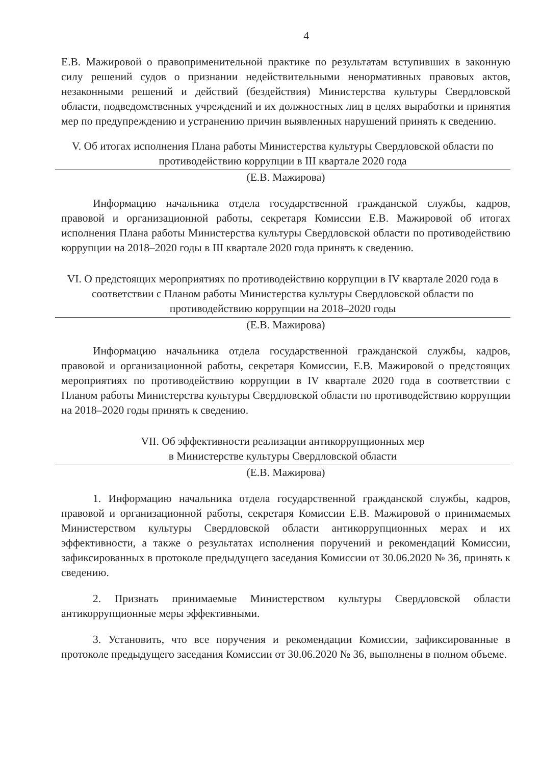4
Е.В. Мажировой о правоприменительной практике по результатам вступивших в законную силу решений судов о признании недействительными ненормативных правовых актов, незаконными решений и действий (бездействия) Министерства культуры Свердловской области, подведомственных учреждений и их должностных лиц в целях выработки и принятия мер по предупреждению и устранению причин выявленных нарушений принять к сведению.
V. Об итогах исполнения Плана работы Министерства культуры Свердловской области по противодействию коррупции в III квартале 2020 года
(Е.В. Мажирова)
Информацию начальника отдела государственной гражданской службы, кадров, правовой и организационной работы, секретаря Комиссии Е.В. Мажировой об итогах исполнения Плана работы Министерства культуры Свердловской области по противодействию коррупции на 2018–2020 годы в III квартале 2020 года принять к сведению.
VI. О предстоящих мероприятиях по противодействию коррупции в IV квартале 2020 года в соответствии с Планом работы Министерства культуры Свердловской области по противодействию коррупции на 2018–2020 годы
(Е.В. Мажирова)
Информацию начальника отдела государственной гражданской службы, кадров, правовой и организационной работы, секретаря Комиссии, Е.В. Мажировой о предстоящих мероприятиях по противодействию коррупции в IV квартале 2020 года в соответствии с Планом работы Министерства культуры Свердловской области по противодействию коррупции на 2018–2020 годы принять к сведению.
VII. Об эффективности реализации антикоррупционных мер
в Министерстве культуры Свердловской области
(Е.В. Мажирова)
1. Информацию начальника отдела государственной гражданской службы, кадров, правовой и организационной работы, секретаря Комиссии Е.В. Мажировой о принимаемых Министерством культуры Свердловской области антикоррупционных мерах и их эффективности, а также о результатах исполнения поручений и рекомендаций Комиссии, зафиксированных в протоколе предыдущего заседания Комиссии от 30.06.2020 № 36, принять к сведению.
2. Признать принимаемые Министерством культуры Свердловской области антикоррупционные меры эффективными.
3. Установить, что все поручения и рекомендации Комиссии, зафиксированные в протоколе предыдущего заседания Комиссии от 30.06.2020 № 36, выполнены в полном объеме.